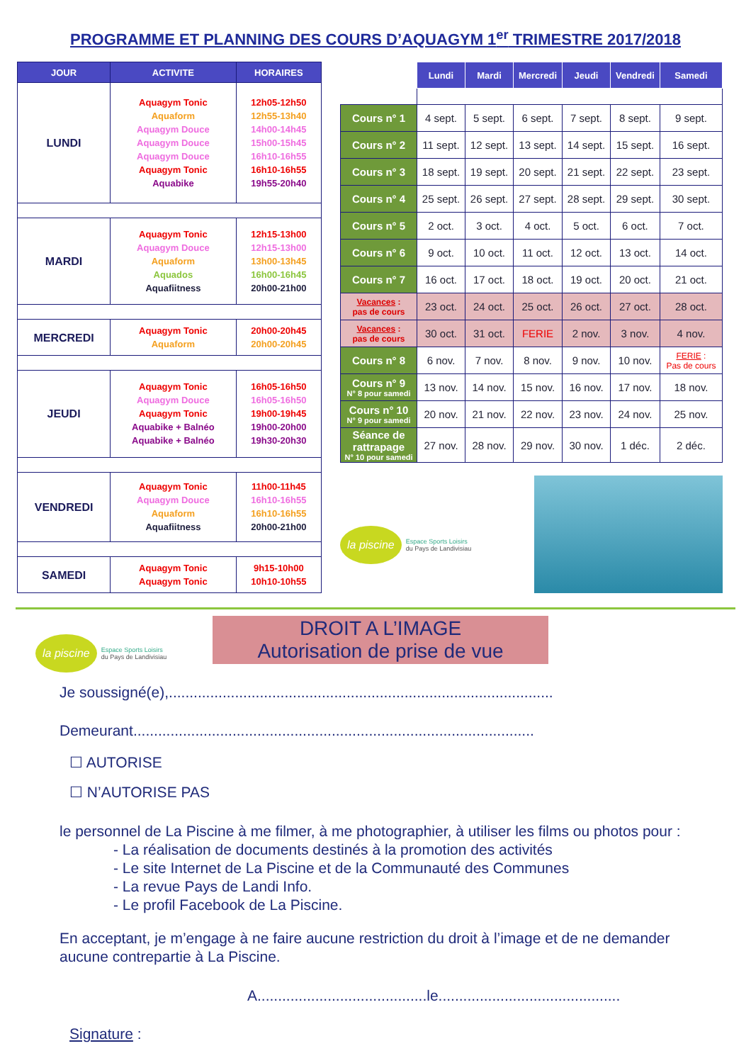PROGRAMME ET PLANNING DES COURS D’AQUAGYM 1<sup>er</sup> TRIMESTRE 2017/2018
| JOUR | ACTIVITE | HORAIRES |
| --- | --- | --- |
| LUNDI | Aquagym Tonic Aquaform Aquagym Douce Aquagym Douce Aquagym Douce Aquagym Tonic Aquabike | 12h05-12h50 12h55-13h40 14h00-14h45 15h00-15h45 16h10-16h55 16h10-16h55 19h55-20h40 |
| MARDI | Aquagym Tonic Aquagym Douce Aquaform Aquados Aquafiitness | 12h15-13h00 12h15-13h00 13h00-13h45 16h00-16h45 20h00-21h00 |
| MERCREDI | Aquagym Tonic Aquaform | 20h00-20h45 20h00-20h45 |
| JEUDI | Aquagym Tonic Aquagym Douce Aquagym Tonic Aquabike + Balnéo Aquabike + Balnéo | 16h05-16h50 16h05-16h50 19h00-19h45 19h00-20h00 19h30-20h30 |
| VENDREDI | Aquagym Tonic Aquagym Douce Aquaform Aquafiitness | 11h00-11h45 16h10-16h55 16h10-16h55 20h00-21h00 |
| SAMEDI | Aquagym Tonic Aquagym Tonic | 9h15-10h00 10h10-10h55 |
| | Lundi | Mardi | Mercredi | Jeudi | Vendredi | Samedi |
| Cours n° 1 | 4 sept. | 5 sept. | 6 sept. | 7 sept. | 8 sept. | 9 sept. |
| Cours n° 2 | 11 sept. | 12 sept. | 13 sept. | 14 sept. | 15 sept. | 16 sept. |
| Cours n° 3 | 18 sept. | 19 sept. | 20 sept. | 21 sept. | 22 sept. | 23 sept. |
| Cours n° 4 | 25 sept. | 26 sept. | 27 sept. | 28 sept. | 29 sept. | 30 sept. |
| Cours n° 5 | 2 oct. | 3 oct. | 4 oct. | 5 oct. | 6 oct. | 7 oct. |
| Cours n° 6 | 9 oct. | 10 oct. | 11 oct. | 12 oct. | 13 oct. | 14 oct. |
| Cours n° 7 | 16 oct. | 17 oct. | 18 oct. | 19 oct. | 20 oct. | 21 oct. |
| Vacances : pas de cours | 23 oct. | 24 oct. | 25 oct. | 26 oct. | 27 oct. | 28 oct. |
| Vacances : pas de cours | 30 oct. | 31 oct. | FERIE | 2 nov. | 3 nov. | 4 nov. |
| Cours n° 8 | 6 nov. | 7 nov. | 8 nov. | 9 nov. | 10 nov. | FERIE : Pas de cours |
| Cours n° 9 N° 8 pour samedi | 13 nov. | 14 nov. | 15 nov. | 16 nov. | 17 nov. | 18 nov. |
| Cours n° 10 N° 9 pour samedi | 20 nov. | 21 nov. | 22 nov. | 23 nov. | 24 nov. | 25 nov. |
| Séance de rattrapage N° 10 pour samedi | 27 nov. | 28 nov. | 29 nov. | 30 nov. | 1 déc. | 2 déc. |
la piscine
Espace Sports Loisirs
du Pays de Landivisiau
la piscine
Espace Sports Loisirs
du Pays de Landivisiau
DROIT A L’IMAGE
Autorisation de prise de vue
Je soussigné(e),.............................................................................................
Demeurant.................................................................................................
☐ AUTORISE
☐ N’AUTORISE PAS
le personnel de La Piscine à me filmer, à me photographier, à utiliser les films ou photos pour :
- La réalisation de documents destinés à la promotion des activités
- Le site Internet de La Piscine et de la Communauté des Communes
- La revue Pays de Landi Info.
- Le profil Facebook de La Piscine.
En acceptant, je m’engage à ne faire aucune restriction du droit à l’image et de ne demander aucune contrepartie à La Piscine.
A.........................................le............................................
Signature :